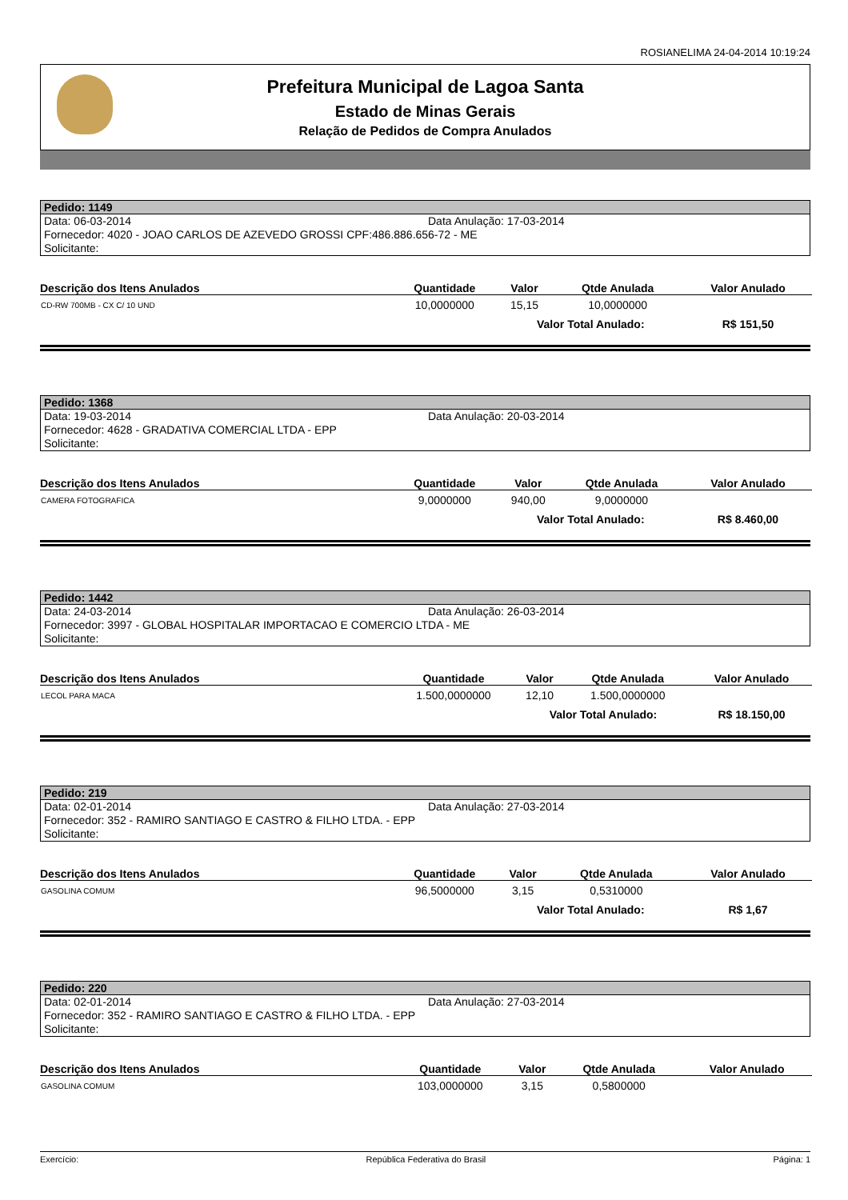ROSIANELIMA 24-04-2014 10:19:24
Prefeitura Municipal de Lagoa Santa
Estado de Minas Gerais
Relação de Pedidos de Compra Anulados
Pedido: 1149
Data: 06-03-2014 Data Anulação: 17-03-2014
Fornecedor: 4020 - JOAO CARLOS DE AZEVEDO GROSSI CPF:486.886.656-72 - ME
Solicitante:
| Descrição dos Itens Anulados | Quantidade | Valor | Qtde Anulada | Valor Anulado |
| --- | --- | --- | --- | --- |
| CD-RW 700MB - CX C/ 10 UND | 10,0000000 | 15,15 | 10,0000000 | |
| | | Valor Total Anulado: | | R$ 151,50 |
Pedido: 1368
Data: 19-03-2014 Data Anulação: 20-03-2014
Fornecedor: 4628 - GRADATIVA COMERCIAL LTDA - EPP
Solicitante:
| Descrição dos Itens Anulados | Quantidade | Valor | Qtde Anulada | Valor Anulado |
| --- | --- | --- | --- | --- |
| CAMERA FOTOGRAFICA | 9,0000000 | 940,00 | 9,0000000 | |
| | | Valor Total Anulado: | | R$ 8.460,00 |
Pedido: 1442
Data: 24-03-2014 Data Anulação: 26-03-2014
Fornecedor: 3997 - GLOBAL HOSPITALAR IMPORTACAO E COMERCIO LTDA - ME
Solicitante:
| Descrição dos Itens Anulados | Quantidade | Valor | Qtde Anulada | Valor Anulado |
| --- | --- | --- | --- | --- |
| LECOL PARA MACA | 1.500,0000000 | 12,10 | 1.500,0000000 | |
| | | Valor Total Anulado: | | R$ 18.150,00 |
Pedido: 219
Data: 02-01-2014 Data Anulação: 27-03-2014
Fornecedor: 352 - RAMIRO SANTIAGO E CASTRO & FILHO LTDA. - EPP
Solicitante:
| Descrição dos Itens Anulados | Quantidade | Valor | Qtde Anulada | Valor Anulado |
| --- | --- | --- | --- | --- |
| GASOLINA COMUM | 96,5000000 | 3,15 | 0,5310000 | |
| | | Valor Total Anulado: | | R$ 1,67 |
Pedido: 220
Data: 02-01-2014 Data Anulação: 27-03-2014
Fornecedor: 352 - RAMIRO SANTIAGO E CASTRO & FILHO LTDA. - EPP
Solicitante:
| Descrição dos Itens Anulados | Quantidade | Valor | Qtde Anulada | Valor Anulado |
| --- | --- | --- | --- | --- |
| GASOLINA COMUM | 103,0000000 | 3,15 | 0,5800000 | |
Exercício: República Federativa do Brasil Página: 1